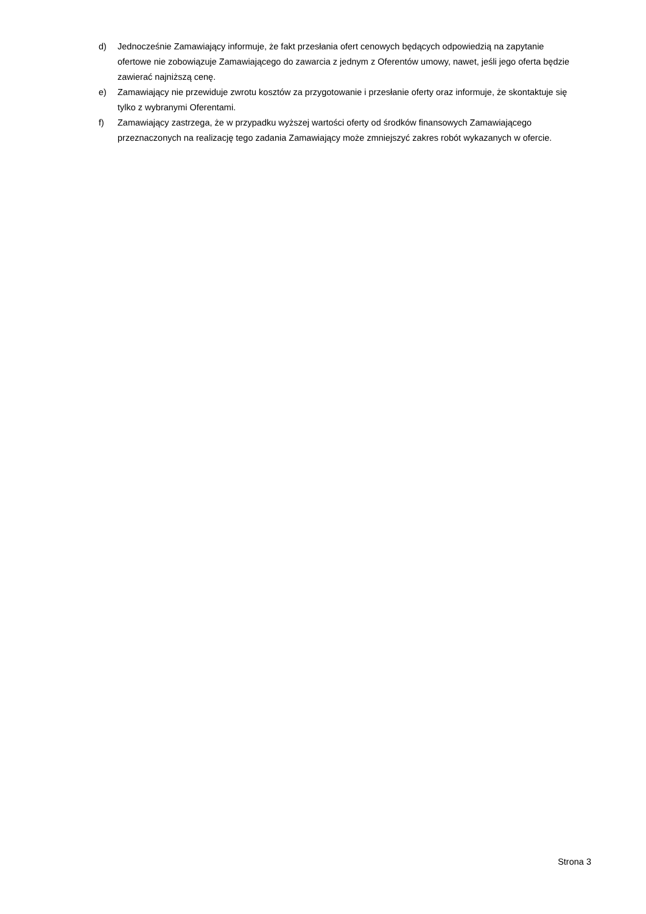d) Jednocześnie Zamawiający informuje, że fakt przesłania ofert cenowych będących odpowiedzią na zapytanie ofertowe nie zobowiązuje Zamawiającego do zawarcia z jednym z Oferentów umowy, nawet, jeśli jego oferta będzie zawierać najniższą cenę.
e) Zamawiający nie przewiduje zwrotu kosztów za przygotowanie i przesłanie oferty oraz informuje, że skontaktuje się tylko z wybranymi Oferentami.
f) Zamawiający zastrzega, że w przypadku wyższej wartości oferty od środków finansowych Zamawiającego przeznaczonych na realizację tego zadania Zamawiający może zmniejszyć zakres robót wykazanych w ofercie.
Strona 3